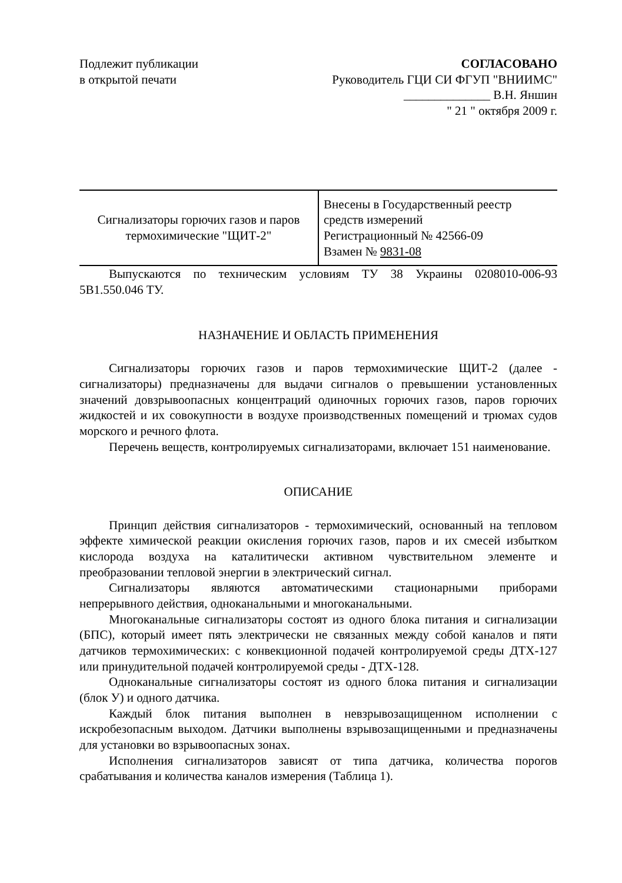Подлежит публикации
в открытой печати
СОГЛАСОВАНО
Руководитель ГЦИ СИ ФГУП "ВНИИМС"
______________ В.Н. Яншин
" 21 " октября 2009 г.
| Сигнализаторы горючих газов и паров термохимические "ЩИТ-2" | Внесены в Государственный реестр средств измерений Регистрационный № 42566-09 Взамен № 9831-08 |
Выпускаются по техническим условиям ТУ 38 Украины 0208010-006-93 5В1.550.046 ТУ.
НАЗНАЧЕНИЕ И ОБЛАСТЬ ПРИМЕНЕНИЯ
Сигнализаторы горючих газов и паров термохимические ЩИТ-2 (далее - сигнализаторы) предназначены для выдачи сигналов о превышении установленных значений довзрывоопасных концентраций одиночных горючих газов, паров горючих жидкостей и их совокупности в воздухе производственных помещений и трюмах судов морского и речного флота.
Перечень веществ, контролируемых сигнализаторами, включает 151 наименование.
ОПИСАНИЕ
Принцип действия сигнализаторов - термохимический, основанный на тепловом эффекте химической реакции окисления горючих газов, паров и их смесей избытком кислорода воздуха на каталитически активном чувствительном элементе и преобразовании тепловой энергии в электрический сигнал.
Сигнализаторы являются автоматическими стационарными приборами непрерывного действия, одноканальными и многоканальными.
Многоканальные сигнализаторы состоят из одного блока питания и сигнализации (БПС), который имеет пять электрически не связанных между собой каналов и пяти датчиков термохимических: с конвекционной подачей контролируемой среды ДТХ-127 или принудительной подачей контролируемой среды - ДТХ-128.
Одноканальные сигнализаторы состоят из одного блока питания и сигнализации (блок У) и одного датчика.
Каждый блок питания выполнен в невзрывозащищенном исполнении с искробезопасным выходом. Датчики выполнены взрывозащищенными и предназначены для установки во взрывоопасных зонах.
Исполнения сигнализаторов зависят от типа датчика, количества порогов срабатывания и количества каналов измерения (Таблица 1).